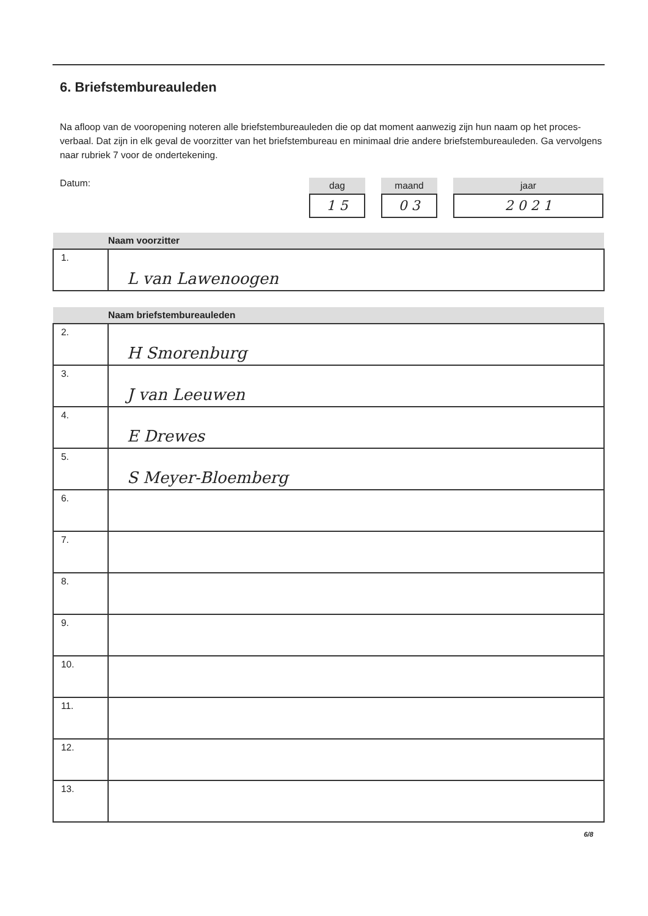6. Briefstembureauleden
Na afloop van de vooropening noteren alle briefstembureauleden die op dat moment aanwezig zijn hun naam op het proces-verbaal. Dat zijn in elk geval de voorzitter van het briefstembureau en minimaal drie andere briefstembureauleden. Ga vervolgens naar rubriek 7 voor de ondertekening.
Datum:
dag
1 5
maand
0 3
jaar
2 0 2 1
| | Naam voorzitter |
| --- | --- |
| 1. | L van Lawenoogen |
| | Naam briefstembureauleden |
| --- | --- |
| 2. | H Smorenburg |
| 3. | J van Leeuwen |
| 4. | E Drewes |
| 5. | S Meyer-Bloemberg |
| 6. | |
| 7. | |
| 8. | |
| 9. | |
| 10. | |
| 11. | |
| 12. | |
| 13. | |
6/8